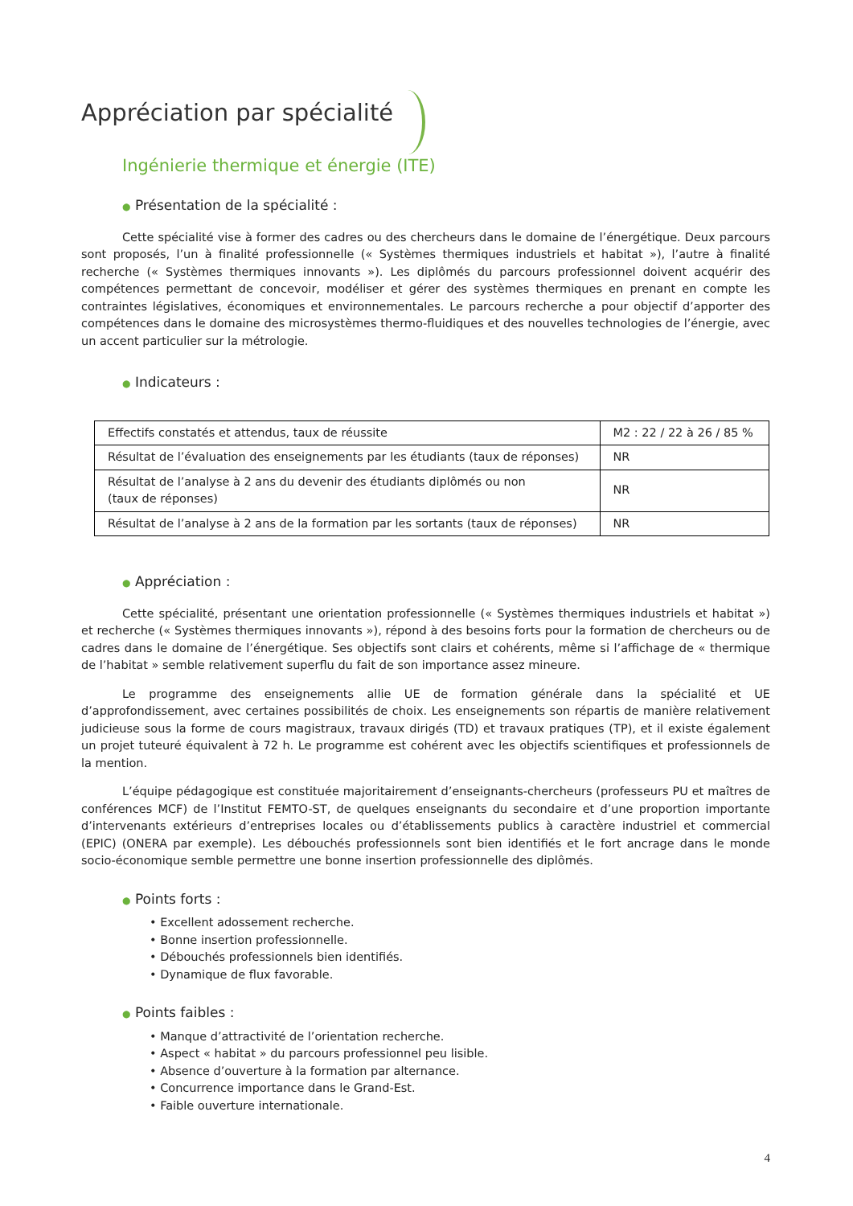Appréciation par spécialité
Ingénierie thermique et énergie (ITE)
● Présentation de la spécialité :
Cette spécialité vise à former des cadres ou des chercheurs dans le domaine de l’énergétique. Deux parcours sont proposés, l’un à finalité professionnelle (« Systèmes thermiques industriels et habitat »), l’autre à finalité recherche (« Systèmes thermiques innovants »). Les diplômés du parcours professionnel doivent acquérir des compétences permettant de concevoir, modéliser et gérer des systèmes thermiques en prenant en compte les contraintes législatives, économiques et environnementales. Le parcours recherche a pour objectif d’apporter des compétences dans le domaine des microsystèmes thermo-fluidiques et des nouvelles technologies de l’énergie, avec un accent particulier sur la métrologie.
● Indicateurs :
| Effectifs constatés et attendus, taux de réussite | M2 : 22 / 22 à 26 / 85 % |
| Résultat de l’évaluation des enseignements par les étudiants (taux de réponses) | NR |
| Résultat de l’analyse à 2 ans du devenir des étudiants diplômés ou non (taux de réponses) | NR |
| Résultat de l’analyse à 2 ans de la formation par les sortants (taux de réponses) | NR |
● Appréciation :
Cette spécialité, présentant une orientation professionnelle (« Systèmes thermiques industriels et habitat ») et recherche (« Systèmes thermiques innovants »), répond à des besoins forts pour la formation de chercheurs ou de cadres dans le domaine de l’énergétique. Ses objectifs sont clairs et cohérents, même si l’affichage de « thermique de l’habitat » semble relativement superflu du fait de son importance assez mineure.
Le programme des enseignements allie UE de formation générale dans la spécialité et UE d’approfondissement, avec certaines possibilités de choix. Les enseignements son répartis de manière relativement judicieuse sous la forme de cours magistraux, travaux dirigés (TD) et travaux pratiques (TP), et il existe également un projet tuteuré équivalent à 72 h. Le programme est cohérent avec les objectifs scientifiques et professionnels de la mention.
L’équipe pédagogique est constituée majoritairement d’enseignants-chercheurs (professeurs PU et maîtres de conférences MCF) de l’Institut FEMTO-ST, de quelques enseignants du secondaire et d’une proportion importante d’intervenants extérieurs d’entreprises locales ou d’établissements publics à caractère industriel et commercial (EPIC) (ONERA par exemple). Les débouchés professionnels sont bien identifiés et le fort ancrage dans le monde socio-économique semble permettre une bonne insertion professionnelle des diplômés.
● Points forts :
• Excellent adossement recherche.
• Bonne insertion professionnelle.
• Débouchés professionnels bien identifiés.
• Dynamique de flux favorable.
● Points faibles :
• Manque d’attractivité de l’orientation recherche.
• Aspect « habitat » du parcours professionnel peu lisible.
• Absence d’ouverture à la formation par alternance.
• Concurrence importance dans le Grand-Est.
• Faible ouverture internationale.
4